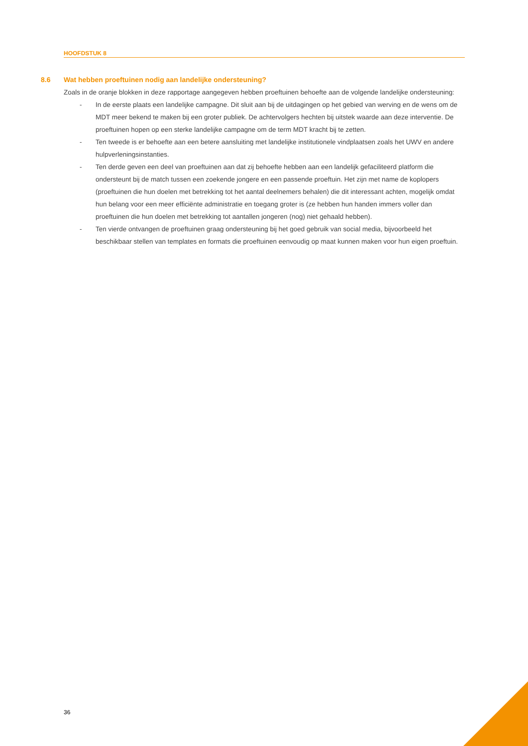HOOFDSTUK 8
8.6 Wat hebben proeftuinen nodig aan landelijke ondersteuning?
Zoals in de oranje blokken in deze rapportage aangegeven hebben proeftuinen behoefte aan de volgende landelijke ondersteuning:
- In de eerste plaats een landelijke campagne. Dit sluit aan bij de uitdagingen op het gebied van werving en de wens om de MDT meer bekend te maken bij een groter publiek. De achtervolgers hechten bij uitstek waarde aan deze interventie. De proeftuinen hopen op een sterke landelijke campagne om de term MDT kracht bij te zetten.
- Ten tweede is er behoefte aan een betere aansluiting met landelijke institutionele vindplaatsen zoals het UWV en andere hulpverleningsinstanties.
- Ten derde geven een deel van proeftuinen aan dat zij behoefte hebben aan een landelijk gefaciliteerd platform die ondersteunt bij de match tussen een zoekende jongere en een passende proeftuin. Het zijn met name de koplopers (proeftuinen die hun doelen met betrekking tot het aantal deelnemers behalen) die dit interessant achten, mogelijk omdat hun belang voor een meer efficiënte administratie en toegang groter is (ze hebben hun handen immers voller dan proeftuinen die hun doelen met betrekking tot aantallen jongeren (nog) niet gehaald hebben).
- Ten vierde ontvangen de proeftuinen graag ondersteuning bij het goed gebruik van social media, bijvoorbeeld het beschikbaar stellen van templates en formats die proeftuinen eenvoudig op maat kunnen maken voor hun eigen proeftuin.
36